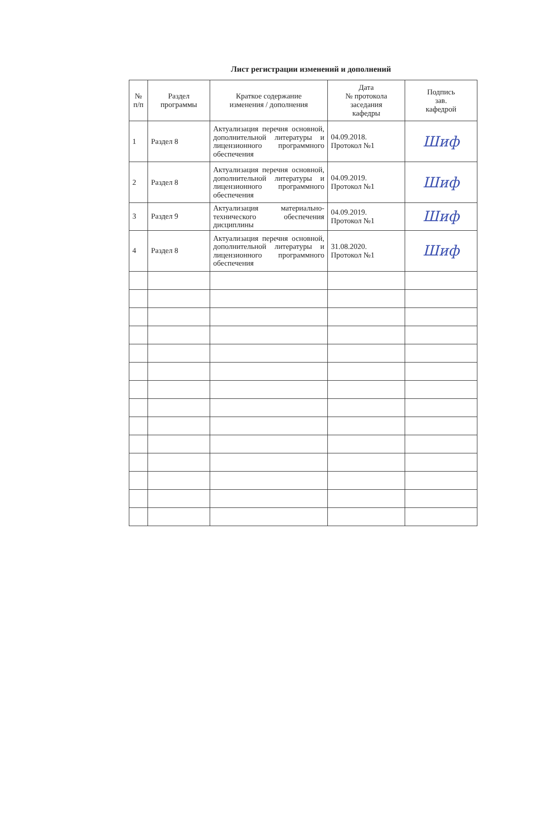Лист регистрации изменений и дополнений
| № п/п | Раздел программы | Краткое содержание изменения / дополнения | Дата № протокола заседания кафедры | Подпись зав. кафедрой |
| --- | --- | --- | --- | --- |
| 1 | Раздел 8 | Актуализация перечня основной, дополнительной литературы и лицензионного программного обеспечения | 04.09.2018. Протокол №1 | Шиф |
| 2 | Раздел 8 | Актуализация перечня основной, дополнительной литературы и лицензионного программного обеспечения | 04.09.2019. Протокол №1 | Шиф |
| 3 | Раздел 9 | Актуализация материально-технического обеспечения дисциплины | 04.09.2019. Протокол №1 | Шиф |
| 4 | Раздел 8 | Актуализация перечня основной, дополнительной литературы и лицензионного программного обеспечения | 31.08.2020. Протокол №1 | Шиф |